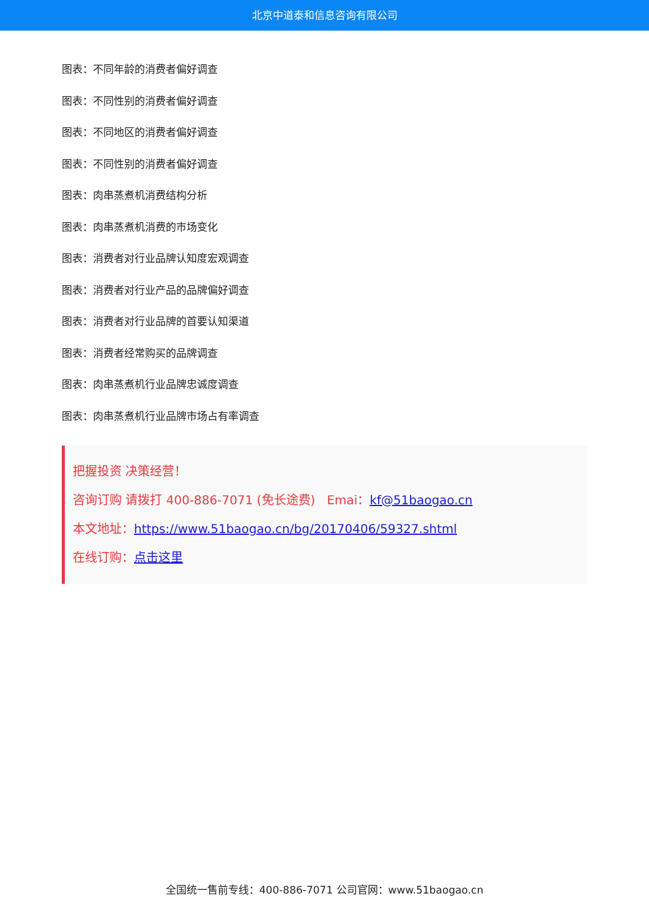北京中道泰和信息咨询有限公司
图表：不同年龄的消费者偏好调查
图表：不同性别的消费者偏好调查
图表：不同地区的消费者偏好调查
图表：不同性别的消费者偏好调查
图表：肉串蒸煮机消费结构分析
图表：肉串蒸煮机消费的市场变化
图表：消费者对行业品牌认知度宏观调查
图表：消费者对行业产品的品牌偏好调查
图表：消费者对行业品牌的首要认知渠道
图表：消费者经常购买的品牌调查
图表：肉串蒸煮机行业品牌忠诚度调查
图表：肉串蒸煮机行业品牌市场占有率调查
把握投资 决策经营！
咨询订购 请拨打 400-886-7071 (免长途费) Emai：kf@51baogao.cn
本文地址：https://www.51baogao.cn/bg/20170406/59327.shtml
在线订购：点击这里
全国统一售前专线：400-886-7071 公司官网：www.51baogao.cn